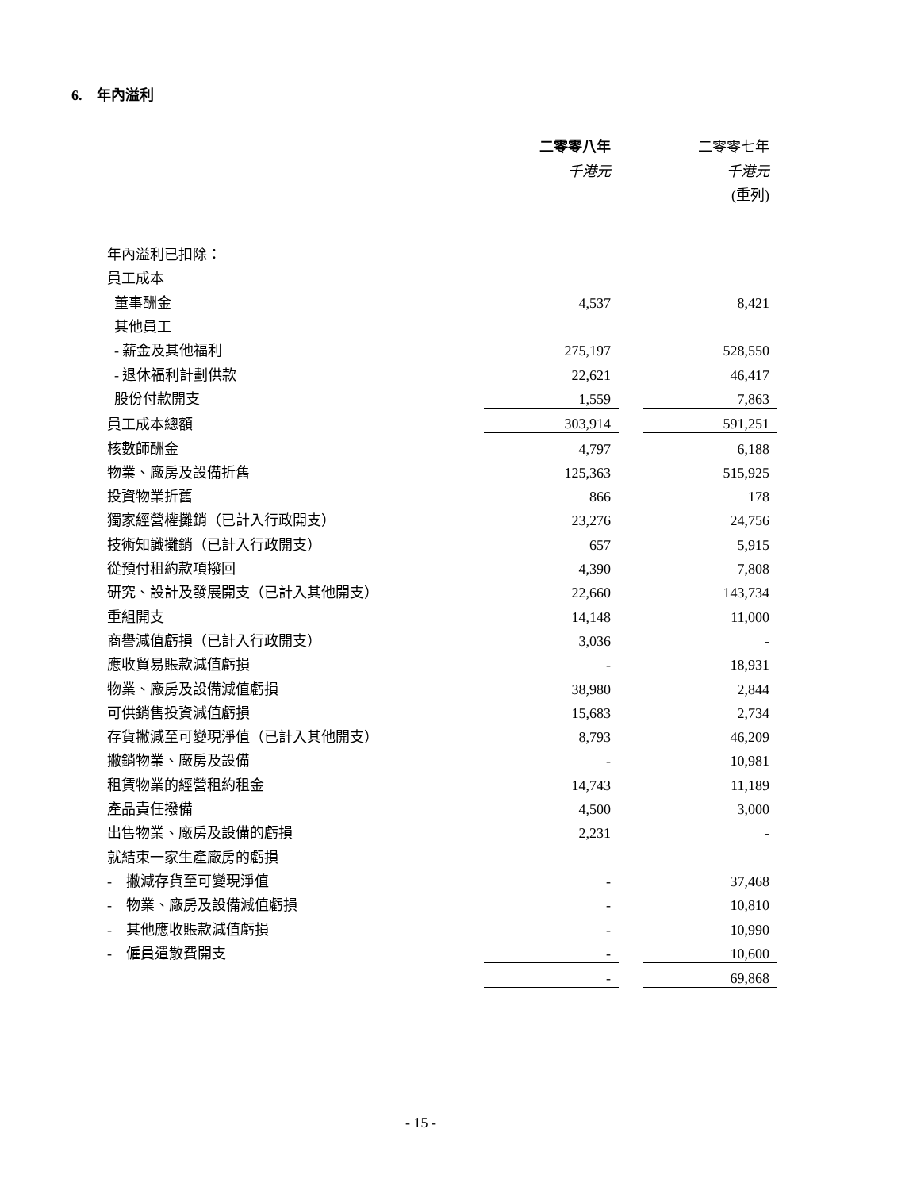6. 年內溢利
| | 二零零八年 | | 二零零七年 |
| | 千港元 | | 千港元 |
| | | | (重列) |
| 年內溢利已扣除： | | | |
| 員工成本 | | | |
| 董事酬金 | 4,537 | | 8,421 |
| 其他員工 | | | |
| - 薪金及其他福利 | 275,197 | | 528,550 |
| - 退休福利計劃供款 | 22,621 | | 46,417 |
| 股份付款開支 | 1,559 | | 7,863 |
| 員工成本總額 | 303,914 | | 591,251 |
| 核數師酬金 | 4,797 | | 6,188 |
| 物業、廠房及設備折舊 | 125,363 | | 515,925 |
| 投資物業折舊 | 866 | | 178 |
| 獨家經營權攤銷（已計入行政開支） | 23,276 | | 24,756 |
| 技術知識攤銷（已計入行政開支） | 657 | | 5,915 |
| 從預付租約款項撥回 | 4,390 | | 7,808 |
| 研究、設計及發展開支（已計入其他開支） | 22,660 | | 143,734 |
| 重組開支 | 14,148 | | 11,000 |
| 商譽減值虧損（已計入行政開支） | 3,036 | | - |
| 應收貿易賬款減值虧損 | - | | 18,931 |
| 物業、廠房及設備減值虧損 | 38,980 | | 2,844 |
| 可供銷售投資減值虧損 | 15,683 | | 2,734 |
| 存貨撇減至可變現淨值（已計入其他開支） | 8,793 | | 46,209 |
| 撇銷物業、廠房及設備 | - | | 10,981 |
| 租賃物業的經營租約租金 | 14,743 | | 11,189 |
| 產品責任撥備 | 4,500 | | 3,000 |
| 出售物業、廠房及設備的虧損 | 2,231 | | - |
| 就結束一家生產廠房的虧損 | | | |
| - 撇減存貨至可變現淨值 | - | | 37,468 |
| - 物業、廠房及設備減值虧損 | - | | 10,810 |
| - 其他應收賬款減值虧損 | - | | 10,990 |
| - 僱員遣散費開支 | - | | 10,600 |
| | - | | 69,868 |
- 15 -